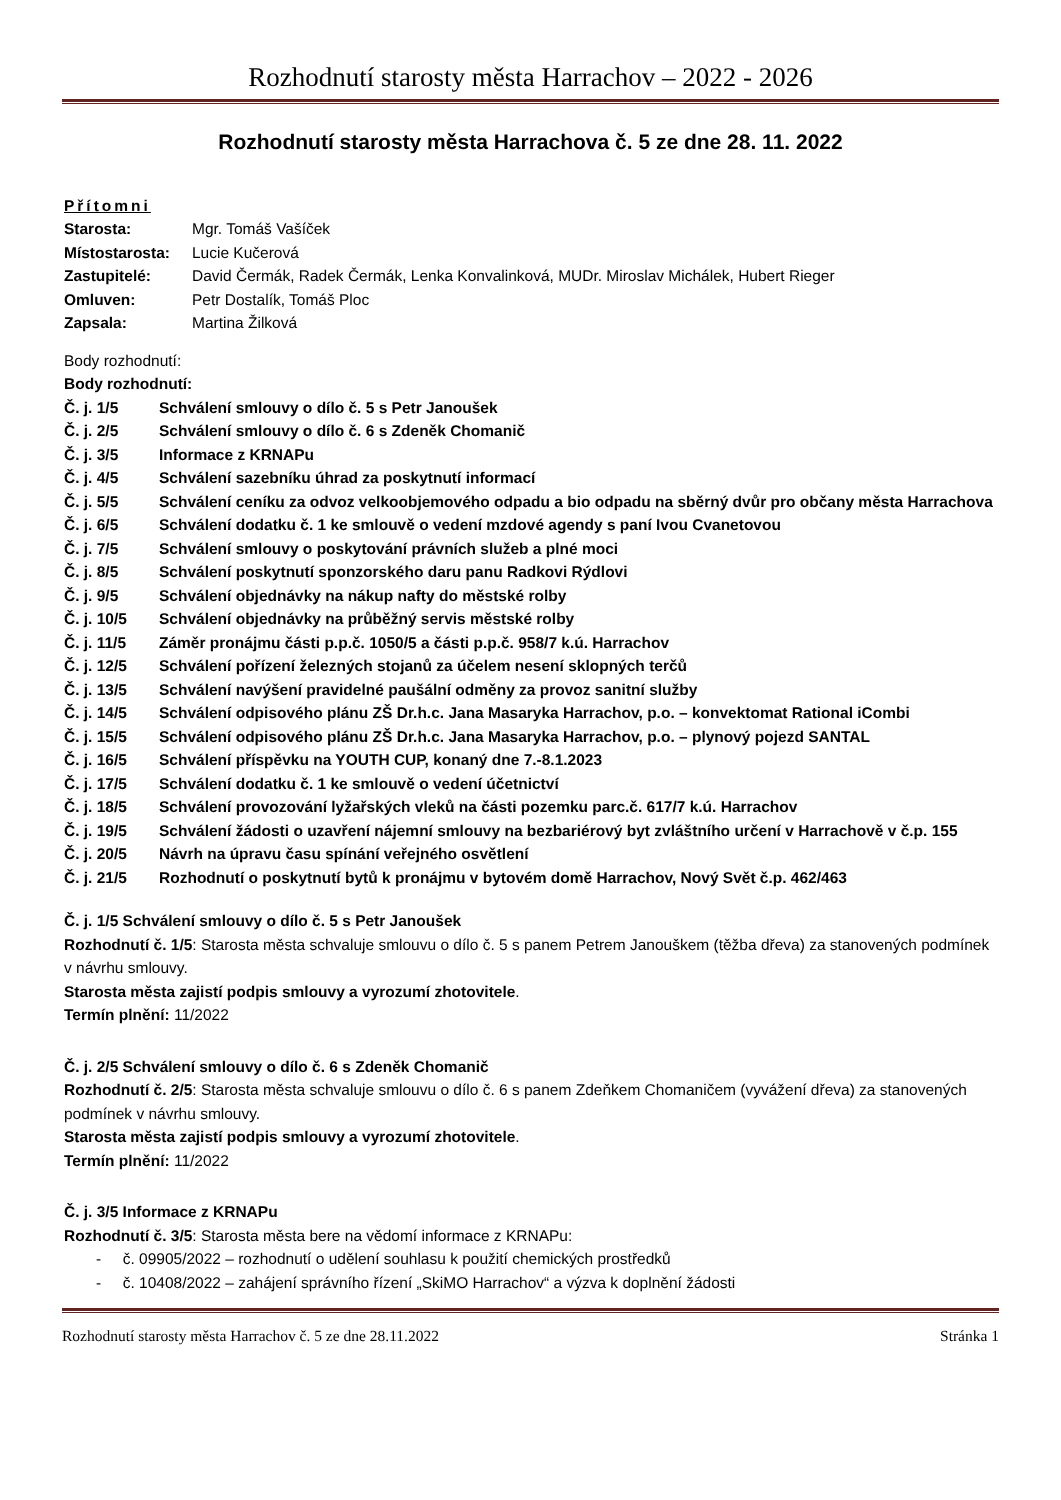Rozhodnutí starosty města Harrachov – 2022 - 2026
Rozhodnutí starosty města Harrachova č. 5 ze dne 28. 11. 2022
Přítomni
Starosta: Mgr. Tomáš Vašíček
Místostarosta: Lucie Kučerová
Zastupitelé: David Čermák, Radek Čermák, Lenka Konvalinková, MUDr. Miroslav Michálek, Hubert Rieger
Omluven: Petr Dostalík, Tomáš Ploc
Zapsala: Martina Žilková
Body rozhodnutí:
Body rozhodnutí:
Č. j. 1/5 Schválení smlouvy o dílo č. 5 s Petr Janoušek
Č. j. 2/5 Schválení smlouvy o dílo č. 6 s Zdeněk Chomanič
Č. j. 3/5 Informace z KRNAPu
Č. j. 4/5 Schválení sazebníku úhrad za poskytnutí informací
Č. j. 5/5 Schválení ceníku za odvoz velkoobjemového odpadu a bio odpadu na sběrný dvůr pro občany města Harrachova
Č. j. 6/5 Schválení dodatku č. 1 ke smlouvě o vedení mzdové agendy s paní Ivou Cvanetovou
Č. j. 7/5 Schválení smlouvy o poskytování právních služeb a plné moci
Č. j. 8/5 Schválení poskytnutí sponzorského daru panu Radkovi Rýdlovi
Č. j. 9/5 Schválení objednávky na nákup nafty do městské rolby
Č. j. 10/5 Schválení objednávky na průběžný servis městské rolby
Č. j. 11/5 Záměr pronájmu části p.p.č. 1050/5 a části p.p.č. 958/7 k.ú. Harrachov
Č. j. 12/5 Schválení pořízení železných stojanů za účelem nesení sklopných terčů
Č. j. 13/5 Schválení navýšení pravidelné paušální odměny za provoz sanitní služby
Č. j. 14/5 Schválení odpisového plánu ZŠ Dr.h.c. Jana Masaryka Harrachov, p.o. – konvektomat Rational iCombi
Č. j. 15/5 Schválení odpisového plánu ZŠ Dr.h.c. Jana Masaryka Harrachov, p.o. – plynový pojezd SANTAL
Č. j. 16/5 Schválení příspěvku na YOUTH CUP, konaný dne 7.-8.1.2023
Č. j. 17/5 Schválení dodatku č. 1 ke smlouvě o vedení účetnictví
Č. j. 18/5 Schválení provozování lyžařských vleků na části pozemku parc.č. 617/7 k.ú. Harrachov
Č. j. 19/5 Schválení žádosti o uzavření nájemní smlouvy na bezbariérový byt zvláštního určení v Harrachově v č.p. 155
Č. j. 20/5 Návrh na úpravu času spínání veřejného osvětlení
Č. j. 21/5 Rozhodnutí o poskytnutí bytů k pronájmu v bytovém domě Harrachov, Nový Svět č.p. 462/463
Č. j. 1/5 Schválení smlouvy o dílo č. 5 s Petr Janoušek
Rozhodnutí č. 1/5: Starosta města schvaluje smlouvu o dílo č. 5 s panem Petrem Janouškem (těžba dřeva) za stanovených podmínek v návrhu smlouvy.
Starosta města zajistí podpis smlouvy a vyrozumí zhotovitele.
Termín plnění: 11/2022
Č. j. 2/5 Schválení smlouvy o dílo č. 6 s Zdeněk Chomanič
Rozhodnutí č. 2/5: Starosta města schvaluje smlouvu o dílo č. 6 s panem Zdeňkem Chomaničem (vyvážení dřeva) za stanovených podmínek v návrhu smlouvy.
Starosta města zajistí podpis smlouvy a vyrozumí zhotovitele.
Termín plnění: 11/2022
Č. j. 3/5 Informace z KRNAPu
Rozhodnutí č. 3/5: Starosta města bere na vědomí informace z KRNAPu:
- č. 09905/2022 – rozhodnutí o udělení souhlasu k použití chemických prostředků
- č. 10408/2022 – zahájení správního řízení „SkiMO Harrachov“ a výzva k doplnění žádosti
Rozhodnutí starosty města Harrachov č. 5 ze dne 28.11.2022 Stránka 1